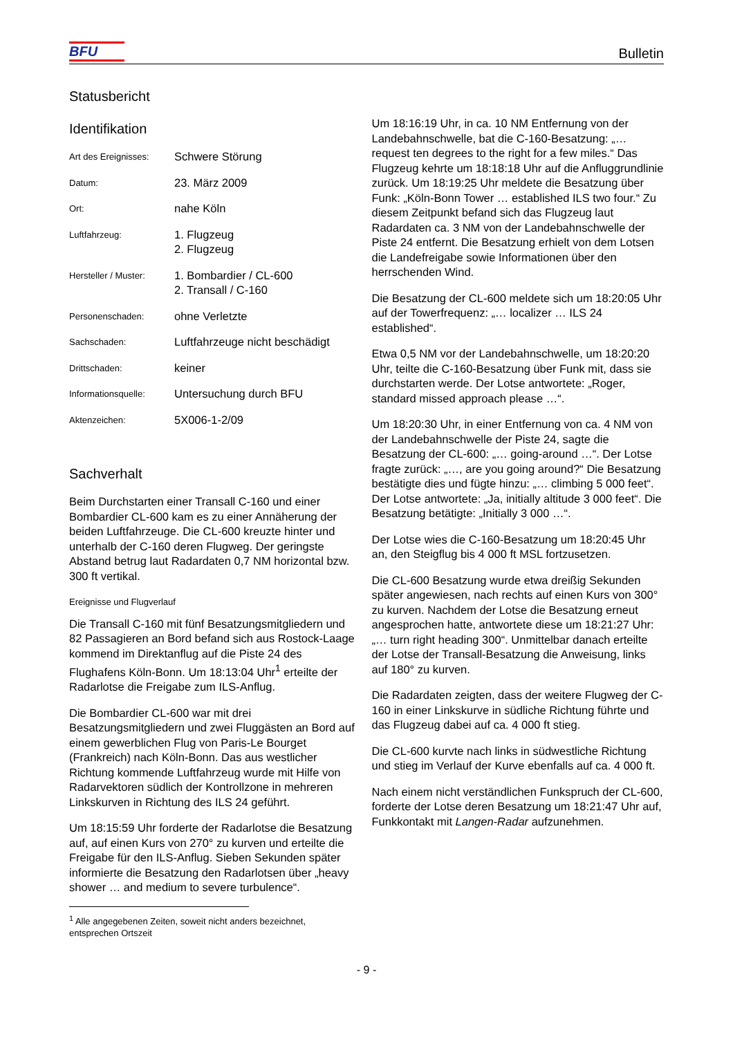BFU
Bulletin
Statusbericht
Identifikation
| Art des Ereignisses: | Schwere Störung |
| Datum: | 23. März 2009 |
| Ort: | nahe Köln |
| Luftfahrzeug: | 1. Flugzeug 2. Flugzeug |
| Hersteller / Muster: | 1. Bombardier / CL-600 2. Transall / C-160 |
| Personenschaden: | ohne Verletzte |
| Sachschaden: | Luftfahrzeuge nicht beschädigt |
| Drittschaden: | keiner |
| Informationsquelle: | Untersuchung durch BFU |
| Aktenzeichen: | 5X006-1-2/09 |
Sachverhalt
Beim Durchstarten einer Transall C-160 und einer Bombardier CL-600 kam es zu einer Annäherung der beiden Luftfahrzeuge. Die CL-600 kreuzte hinter und unterhalb der C-160 deren Flugweg. Der geringste Abstand betrug laut Radardaten 0,7 NM horizontal bzw. 300 ft vertikal.
Ereignisse und Flugverlauf
Die Transall C-160 mit fünf Besatzungsmitgliedern und 82 Passagieren an Bord befand sich aus Rostock-Laage kommend im Direktanflug auf die Piste 24 des Flughafens Köln-Bonn. Um 18:13:04 Uhr<sup>1</sup> erteilte der Radarlotse die Freigabe zum ILS-Anflug.
Die Bombardier CL-600 war mit drei Besatzungsmitgliedern und zwei Fluggästen an Bord auf einem gewerblichen Flug von Paris-Le Bourget (Frankreich) nach Köln-Bonn. Das aus westlicher Richtung kommende Luftfahrzeug wurde mit Hilfe von Radarvektoren südlich der Kontrollzone in mehreren Linkskurven in Richtung des ILS 24 geführt.
Um 18:15:59 Uhr forderte der Radarlotse die Besatzung auf, auf einen Kurs von 270° zu kurven und erteilte die Freigabe für den ILS-Anflug. Sieben Sekunden später informierte die Besatzung den Radarlotsen über „heavy shower … and medium to severe turbulence“.
<sup>1</sup> Alle angegebenen Zeiten, soweit nicht anders bezeichnet, entsprechen Ortszeit
Um 18:16:19 Uhr, in ca. 10 NM Entfernung von der Landebahnschwelle, bat die C-160-Besatzung: „… request ten degrees to the right for a few miles.“ Das Flugzeug kehrte um 18:18:18 Uhr auf die Anfluggrundlinie zurück. Um 18:19:25 Uhr meldete die Besatzung über Funk: „Köln-Bonn Tower … established ILS two four.“ Zu diesem Zeitpunkt befand sich das Flugzeug laut Radardaten ca. 3 NM von der Landebahnschwelle der Piste 24 entfernt. Die Besatzung erhielt von dem Lotsen die Landefreigabe sowie Informationen über den herrschenden Wind.
Die Besatzung der CL-600 meldete sich um 18:20:05 Uhr auf der Towerfrequenz: „… localizer … ILS 24 established“.
Etwa 0,5 NM vor der Landebahnschwelle, um 18:20:20 Uhr, teilte die C-160-Besatzung über Funk mit, dass sie durchstarten werde. Der Lotse antwortete: „Roger, standard missed approach please …“.
Um 18:20:30 Uhr, in einer Entfernung von ca. 4 NM von der Landebahnschwelle der Piste 24, sagte die Besatzung der CL-600: „… going-around …“. Der Lotse fragte zurück: „…, are you going around?“ Die Besatzung bestätigte dies und fügte hinzu: „… climbing 5 000 feet“. Der Lotse antwortete: „Ja, initially altitude 3 000 feet“. Die Besatzung betätigte: „Initially 3 000 …“.
Der Lotse wies die C-160-Besatzung um 18:20:45 Uhr an, den Steigflug bis 4 000 ft MSL fortzusetzen.
Die CL-600 Besatzung wurde etwa dreißig Sekunden später angewiesen, nach rechts auf einen Kurs von 300° zu kurven. Nachdem der Lotse die Besatzung erneut angesprochen hatte, antwortete diese um 18:21:27 Uhr: „… turn right heading 300“. Unmittelbar danach erteilte der Lotse der Transall-Besatzung die Anweisung, links auf 180° zu kurven.
Die Radardaten zeigten, dass der weitere Flugweg der C-160 in einer Linkskurve in südliche Richtung führte und das Flugzeug dabei auf ca. 4 000 ft stieg.
Die CL-600 kurvte nach links in südwestliche Richtung und stieg im Verlauf der Kurve ebenfalls auf ca. 4 000 ft.
Nach einem nicht verständlichen Funkspruch der CL-600, forderte der Lotse deren Besatzung um 18:21:47 Uhr auf, Funkkontakt mit Langen-Radar aufzunehmen.
- 9 -